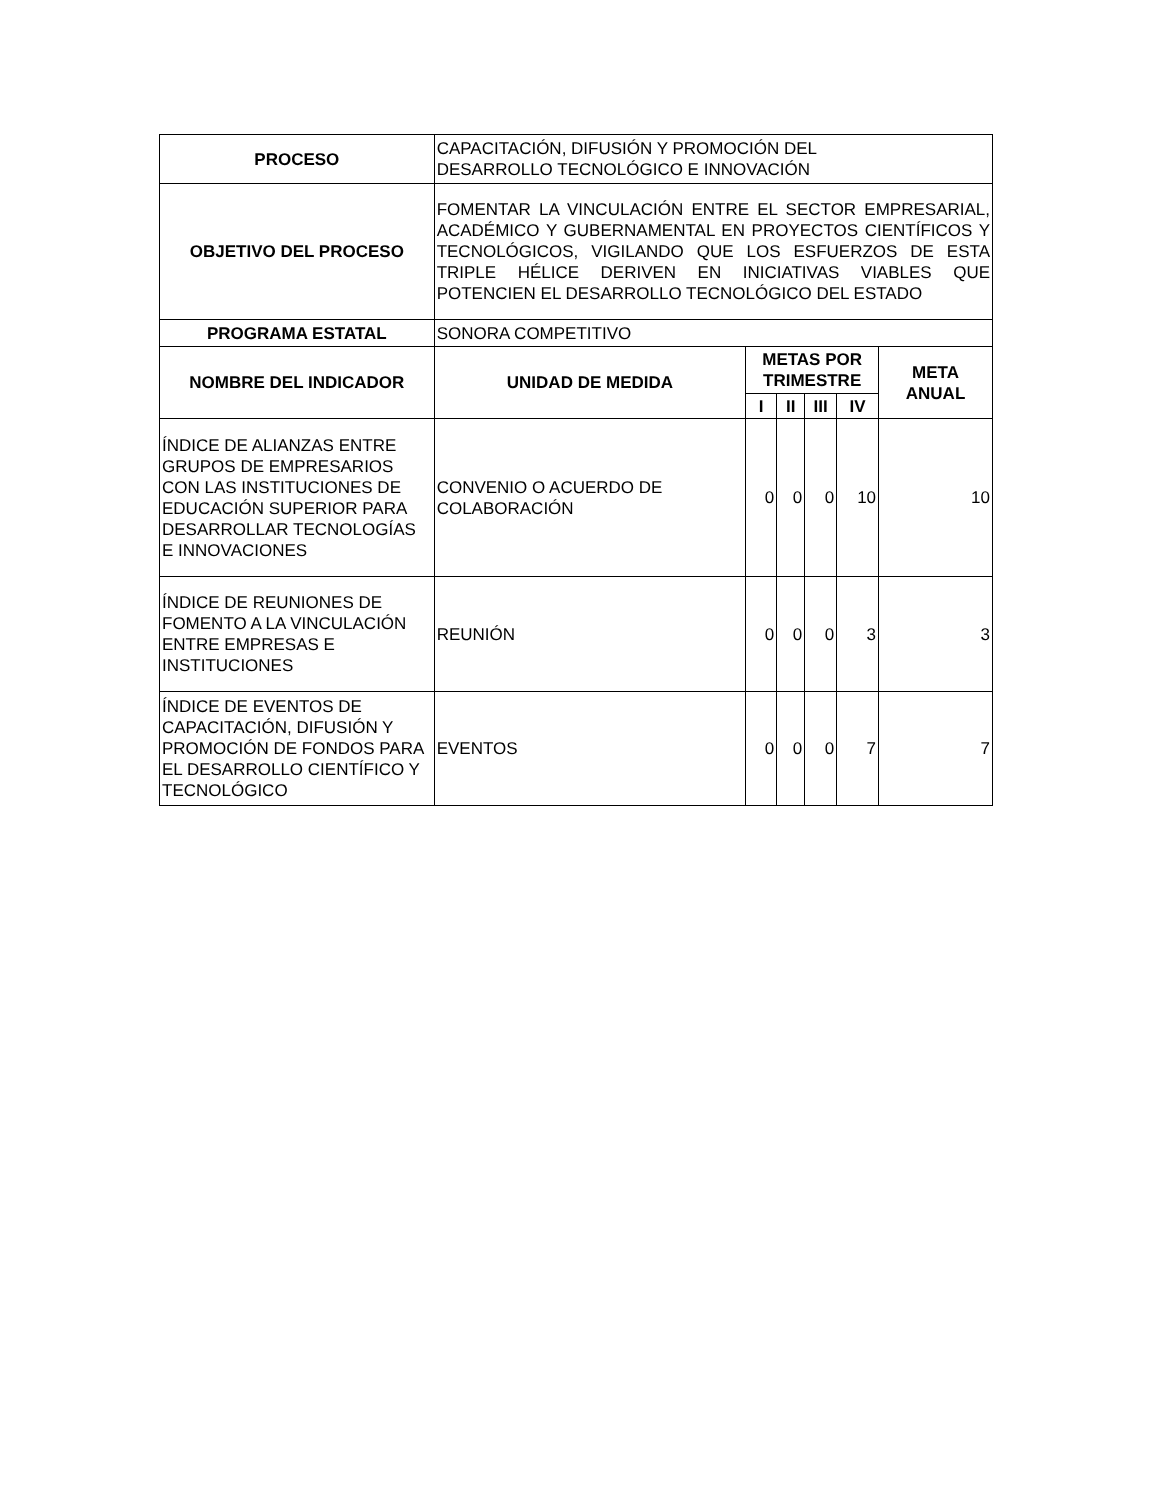| PROCESO | CAPACITACIÓN, DIFUSIÓN Y PROMOCIÓN DEL DESARROLLO TECNOLÓGICO E INNOVACIÓN | | | | | |
| OBJETIVO DEL PROCESO | FOMENTAR LA VINCULACIÓN ENTRE EL SECTOR EMPRESARIAL, ACADÉMICO Y GUBERNAMENTAL EN PROYECTOS CIENTÍFICOS Y TECNOLÓGICOS, VIGILANDO QUE LOS ESFUERZOS DE ESTA TRIPLE HÉLICE DERIVEN EN INICIATIVAS VIABLES QUE POTENCIEN EL DESARROLLO TECNOLÓGICO DEL ESTADO | | | | | |
| PROGRAMA ESTATAL | SONORA COMPETITIVO | | | | | |
| NOMBRE DEL INDICADOR | UNIDAD DE MEDIDA | METAS POR TRIMESTRE | | | | META ANUAL |
| | | I | II | III | IV | |
| ÍNDICE DE ALIANZAS ENTRE GRUPOS DE EMPRESARIOS CON LAS INSTITUCIONES DE EDUCACIÓN SUPERIOR PARA DESARROLLAR TECNOLOGÍAS E INNOVACIONES | CONVENIO O ACUERDO DE COLABORACIÓN | 0 | 0 | 0 | 10 | 10 |
| ÍNDICE DE REUNIONES DE FOMENTO A LA VINCULACIÓN ENTRE EMPRESAS E INSTITUCIONES | REUNIÓN | 0 | 0 | 0 | 3 | 3 |
| ÍNDICE DE EVENTOS DE CAPACITACIÓN, DIFUSIÓN Y PROMOCIÓN DE FONDOS PARA EL DESARROLLO CIENTÍFICO Y TECNOLÓGICO | EVENTOS | 0 | 0 | 0 | 7 | 7 |